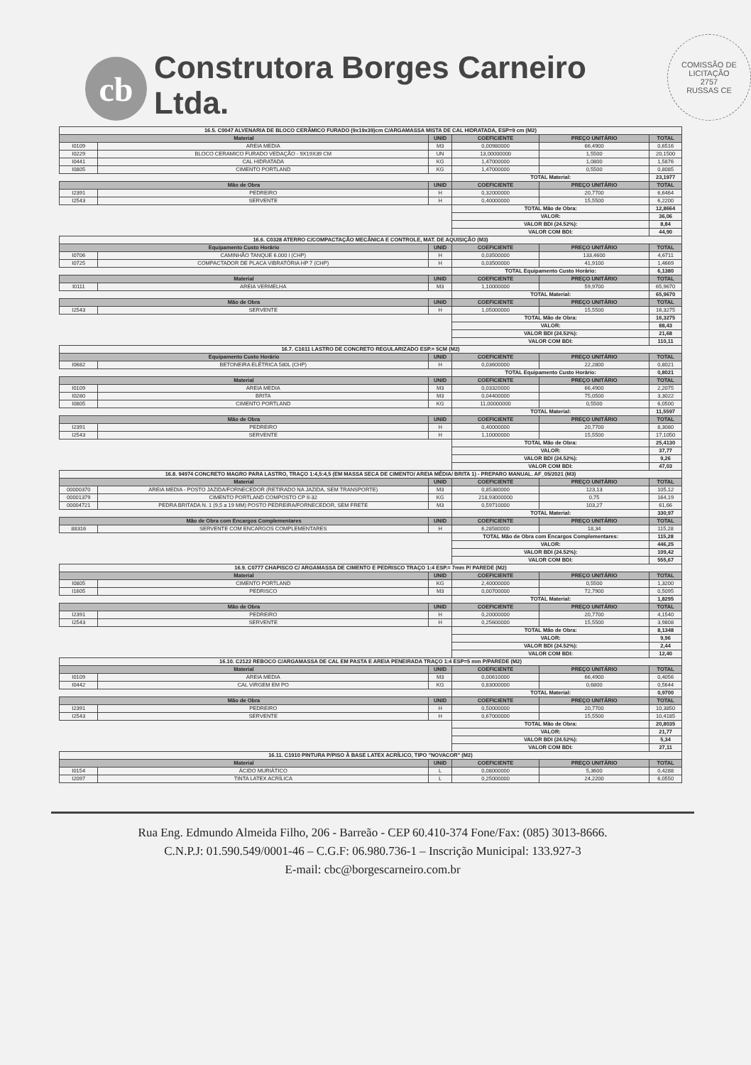cb
Construtora Borges Carneiro Ltda.
COMISSÃO DE LICITAÇÃO
2757
RUSSAS CE
| 16.5. C0047 ALVENARIA DE BLOCO CERÂMICO FURADO (9x19x39)cm C/ARGAMASSA MISTA DE CAL HIDRATADA, ESP=9 cm (M2) | | | | | |
| Material | | UNID | COEFICIENTE | PREÇO UNITÁRIO | TOTAL |
| I0109 | AREIA MEDIA | M3 | 0,00980000 | 66,4900 | 0,6516 |
| I0229 | BLOCO CERAMICO FURADO VEDAÇÃO - 9X19X39 CM | UN | 13,00000000 | 1,5500 | 20,1500 |
| I0441 | CAL HIDRATADA | KG | 1,47000000 | 1,0800 | 1,5876 |
| I0805 | CIMENTO PORTLAND | KG | 1,47000000 | 0,5500 | 0,8085 |
| | | | TOTAL Material: | | 23,1977 |
| Mão de Obra | | UNID | COEFICIENTE | PREÇO UNITÁRIO | TOTAL |
| I2391 | PEDREIRO | H | 0,32000000 | 20,7700 | 6,6464 |
| I2543 | SERVENTE | H | 0,40000000 | 15,5500 | 6,2200 |
| | | | TOTAL Mão de Obra: | | 12,8664 |
| | | | VALOR: | | 36,06 |
| | | | VALOR BDI (24.52%): | | 8,84 |
| | | | VALOR COM BDI: | | 44,90 |
| 16.6. C0328 ATERRO C/COMPACTAÇÃO MECÂNICA E CONTROLE, MAT. DE AQUISIÇÃO (M3) | | | | | |
| Equipamento Custo Horário | | UNID | COEFICIENTE | PREÇO UNITÁRIO | TOTAL |
| I0706 | CAMINHÃO TANQUE 6.000 l (CHP) | H | 0,03500000 | 133,4600 | 4,6711 |
| I0725 | COMPACTADOR DE PLACA VIBRATÓRIA HP 7 (CHP) | H | 0,03500000 | 41,9100 | 1,4669 |
| | | | TOTAL Equipamento Custo Horário: | | 6,1380 |
| Material | | UNID | COEFICIENTE | PREÇO UNITÁRIO | TOTAL |
| I0111 | AREIA VERMELHA | M3 | 1,10000000 | 59,9700 | 65,9670 |
| | | | TOTAL Material: | | 65,9670 |
| Mão de Obra | | UNID | COEFICIENTE | PREÇO UNITÁRIO | TOTAL |
| I2543 | SERVENTE | H | 1,05000000 | 15,5500 | 16,3275 |
| | | | TOTAL Mão de Obra: | | 16,3275 |
| | | | VALOR: | | 88,43 |
| | | | VALOR BDI (24.52%): | | 21,68 |
| | | | VALOR COM BDI: | | 110,11 |
| 16.7. C1611 LASTRO DE CONCRETO REGULARIZADO ESP.= 5CM (M2) | | | | | |
| Equipamento Custo Horário | | UNID | COEFICIENTE | PREÇO UNITÁRIO | TOTAL |
| I0682 | BETONEIRA ELÉTRICA 580L (CHP) | H | 0,03600000 | 22,2800 | 0,8021 |
| | | | TOTAL Equipamento Custo Horário: | | 0,8021 |
| Material | | UNID | COEFICIENTE | PREÇO UNITÁRIO | TOTAL |
| I0109 | AREIA MEDIA | M3 | 0,03320000 | 66,4900 | 2,2075 |
| I0280 | BRITA | M3 | 0,04400000 | 75,0500 | 3,3022 |
| I0805 | CIMENTO PORTLAND | KG | 11,00000000 | 0,5500 | 6,0500 |
| | | | TOTAL Material: | | 11,5597 |
| Mão de Obra | | UNID | COEFICIENTE | PREÇO UNITÁRIO | TOTAL |
| I2391 | PEDREIRO | H | 0,40000000 | 20,7700 | 8,3080 |
| I2543 | SERVENTE | H | 1,10000000 | 15,5500 | 17,1050 |
| | | | TOTAL Mão de Obra: | | 25,4130 |
| | | | VALOR: | | 37,77 |
| | | | VALOR BDI (24.52%): | | 9,26 |
| | | | VALOR COM BDI: | | 47,03 |
| 16.8. 94974 CONCRETO MAGRO PARA LASTRO, TRAÇO 1:4,5:4,5 (EM MASSA SECA DE CIMENTO/ AREIA MÉDIA/ BRITA 1) - PREPARO MANUAL. AF_05/2021 (M3) | | | | | |
| Material | | UNID | COEFICIENTE | PREÇO UNITÁRIO | TOTAL |
| 00000370 | AREIA MEDIA - POSTO JAZIDA/FORNECEDOR (RETIRADO NA JAZIDA, SEM TRANSPORTE) | M3 | 0,85380000 | 123,13 | 105,12 |
| 00001379 | CIMENTO PORTLAND COMPOSTO CP II-32 | KG | 218,93000000 | 0,75 | 164,19 |
| 00004721 | PEDRA BRITADA N. 1 (9,5 a 19 MM) POSTO PEDREIRA/FORNECEDOR, SEM FRETE | M3 | 0,59710000 | 103,27 | 61,66 |
| | | | TOTAL Material: | | 330,97 |
| Mão de Obra com Encargos Complementares | | UNID | COEFICIENTE | PREÇO UNITÁRIO | TOTAL |
| 88316 | SERVENTE COM ENCARGOS COMPLEMENTARES | H | 6,28580000 | 18,34 | 115,28 |
| | | | TOTAL Mão de Obra com Encargos Complementares: | | 115,28 |
| | | | VALOR: | | 446,25 |
| | | | VALOR BDI (24.52%): | | 109,42 |
| | | | VALOR COM BDI: | | 555,67 |
| 16.9. C0777 CHAPISCO C/ ARGAMASSA DE CIMENTO E PEDRISCO TRAÇO 1:4 ESP.= 7mm P/ PAREDE (M2) | | | | | |
| Material | | UNID | COEFICIENTE | PREÇO UNITÁRIO | TOTAL |
| I0805 | CIMENTO PORTLAND | KG | 2,40000000 | 0,5500 | 1,3200 |
| I1605 | PEDRISCO | M3 | 0,00700000 | 72,7900 | 0,5095 |
| | | | TOTAL Material: | | 1,8295 |
| Mão de Obra | | UNID | COEFICIENTE | PREÇO UNITÁRIO | TOTAL |
| I2391 | PEDREIRO | H | 0,20000000 | 20,7700 | 4,1540 |
| I2543 | SERVENTE | H | 0,25600000 | 15,5500 | 3,9808 |
| | | | TOTAL Mão de Obra: | | 8,1348 |
| | | | VALOR: | | 9,96 |
| | | | VALOR BDI (24.52%): | | 2,44 |
| | | | VALOR COM BDI: | | 12,40 |
| 16.10. C2122 REBOCO C/ARGAMASSA DE CAL EM PASTA E AREIA PENEIRADA TRAÇO 1:4 ESP=5 mm P/PAREDE (M2) | | | | | |
| Material | | UNID | COEFICIENTE | PREÇO UNITÁRIO | TOTAL |
| I0109 | AREIA MEDIA | M3 | 0,00610000 | 66,4900 | 0,4056 |
| I0442 | CAL VIRGEM EM PO | KG | 0,83000000 | 0,6800 | 0,5644 |
| | | | TOTAL Material: | | 0,9700 |
| Mão de Obra | | UNID | COEFICIENTE | PREÇO UNITÁRIO | TOTAL |
| I2391 | PEDREIRO | H | 0,50000000 | 20,7700 | 10,3850 |
| I2543 | SERVENTE | H | 0,67000000 | 15,5500 | 10,4185 |
| | | | TOTAL Mão de Obra: | | 20,8035 |
| | | | VALOR: | | 21,77 |
| | | | VALOR BDI (24.52%): | | 5,34 |
| | | | VALOR COM BDI: | | 27,11 |
| 16.11. C1910 PINTURA P/PISO À BASE LATEX ACRÍLICO, TIPO "NOVACOR" (M2) | | | | | |
| Material | | UNID | COEFICIENTE | PREÇO UNITÁRIO | TOTAL |
| I0154 | ÁCIDO MURIÁTICO | L | 0,08000000 | 5,3600 | 0,4288 |
| I2097 | TINTA LATEX ACRÍLICA | L | 0,25000000 | 24,2200 | 6,0550 |
Rua Eng. Edmundo Almeida Filho, 206 - Barreão - CEP 60.410-374 Fone/Fax: (085) 3013-8666.
C.N.P.J: 01.590.549/0001-46 – C.G.F: 06.980.736-1 – Inscrição Municipal: 133.927-3
E-mail: cbc@borgescarneiro.com.br